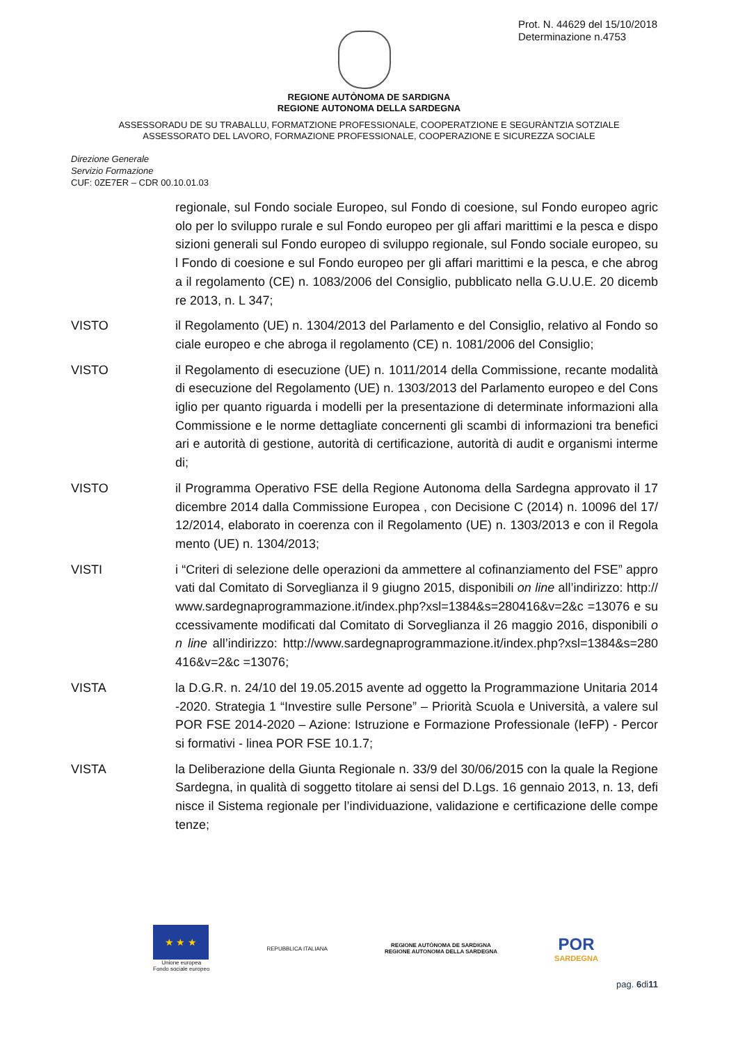Prot. N. 44629 del 15/10/2018
Determinazione n.4753
REGIONE AUTÒNOMA DE SARDIGNA
REGIONE AUTONOMA DELLA SARDEGNA
ASSESSORADU DE SU TRABALLU, FORMATZIONE PROFESSIONALE, COOPERATZIONE E SEGURÀNTZIA SOTZIALE
ASSESSORATO DEL LAVORO, FORMAZIONE PROFESSIONALE, COOPERAZIONE E SICUREZZA SOCIALE
Direzione Generale
Servizio Formazione
CUF: 0ZE7ER – CDR 00.10.01.03
regionale, sul Fondo sociale Europeo, sul Fondo di coesione, sul Fondo europeo agricolo per lo sviluppo rurale e sul Fondo europeo per gli affari marittimi e la pesca e disposizioni generali sul Fondo europeo di sviluppo regionale, sul Fondo sociale europeo, sul Fondo di coesione e sul Fondo europeo per gli affari marittimi e la pesca, e che abroga il regolamento (CE) n. 1083/2006 del Consiglio, pubblicato nella G.U.U.E. 20 dicembre 2013, n. L 347;
VISTO il Regolamento (UE) n. 1304/2013 del Parlamento e del Consiglio, relativo al Fondo sociale europeo e che abroga il regolamento (CE) n. 1081/2006 del Consiglio;
VISTO il Regolamento di esecuzione (UE) n. 1011/2014 della Commissione, recante modalità di esecuzione del Regolamento (UE) n. 1303/2013 del Parlamento europeo e del Consiglio per quanto riguarda i modelli per la presentazione di determinate informazioni alla Commissione e le norme dettagliate concernenti gli scambi di informazioni tra beneficiari e autorità di gestione, autorità di certificazione, autorità di audit e organismi intermedi;
VISTO il Programma Operativo FSE della Regione Autonoma della Sardegna approvato il 17 dicembre 2014 dalla Commissione Europea , con Decisione C (2014) n. 10096 del 17/12/2014, elaborato in coerenza con il Regolamento (UE) n. 1303/2013 e con il Regolamento (UE) n. 1304/2013;
VISTI i “Criteri di selezione delle operazioni da ammettere al cofinanziamento del FSE” approvati dal Comitato di Sorveglianza il 9 giugno 2015, disponibili on line all’indirizzo: http://www.sardegnaprogrammazione.it/index.php?xsl=1384&s=280416&v=2&c =13076 e successivamente modificati dal Comitato di Sorveglianza il 26 maggio 2016, disponibili on line all’indirizzo: http://www.sardegnaprogrammazione.it/index.php?xsl=1384&s=280416&v=2&c =13076;
VISTA la D.G.R. n. 24/10 del 19.05.2015 avente ad oggetto la Programmazione Unitaria 2014-2020. Strategia 1 “Investire sulle Persone” – Priorità Scuola e Università, a valere sul POR FSE 2014-2020 – Azione: Istruzione e Formazione Professionale (IeFP) - Percorsi formativi - linea POR FSE 10.1.7;
VISTA la Deliberazione della Giunta Regionale n. 33/9 del 30/06/2015 con la quale la Regione Sardegna, in qualità di soggetto titolare ai sensi del D.Lgs. 16 gennaio 2013, n. 13, definisce il Sistema regionale per l’individuazione, validazione e certificazione delle competenze;
★ ★ ★
Unione europea
Fondo sociale europeo
REPUBBLICA ITALIANA
REGIONE AUTÒNOMA DE SARDIGNA
REGIONE AUTONOMA DELLA SARDEGNA
POR
SARDEGNA
pag. 6di11